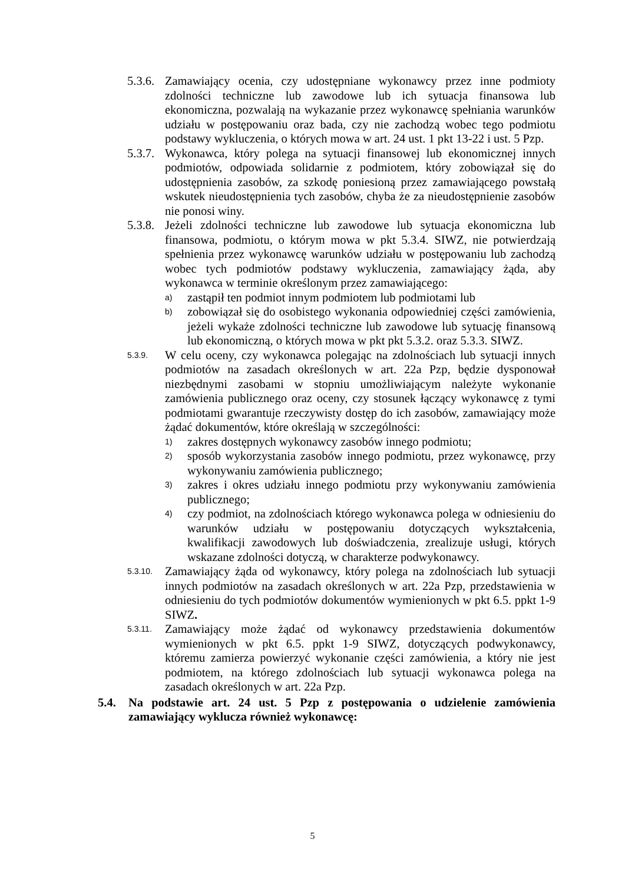5.3.6.
Zamawiający ocenia, czy udostępniane wykonawcy przez inne podmioty zdolności techniczne lub zawodowe lub ich sytuacja finansowa lub ekonomiczna, pozwalają na wykazanie przez wykonawcę spełniania warunków udziału w postępowaniu oraz bada, czy nie zachodzą wobec tego podmiotu podstawy wykluczenia, o których mowa w art. 24 ust. 1 pkt 13-22 i ust. 5 Pzp.
5.3.7.
Wykonawca, który polega na sytuacji finansowej lub ekonomicznej innych podmiotów, odpowiada solidarnie z podmiotem, który zobowiązał się do udostępnienia zasobów, za szkodę poniesioną przez zamawiającego powstałą wskutek nieudostępnienia tych zasobów, chyba że za nieudostępnienie zasobów nie ponosi winy.
5.3.8.
Jeżeli zdolności techniczne lub zawodowe lub sytuacja ekonomiczna lub finansowa, podmiotu, o którym mowa w pkt 5.3.4. SIWZ, nie potwierdzają spełnienia przez wykonawcę warunków udziału w postępowaniu lub zachodzą wobec tych podmiotów podstawy wykluczenia, zamawiający żąda, aby wykonawca w terminie określonym przez zamawiającego:
a)
zastąpił ten podmiot innym podmiotem lub podmiotami lub
b)
zobowiązał się do osobistego wykonania odpowiedniej części zamówienia, jeżeli wykaże zdolności techniczne lub zawodowe lub sytuację finansową lub ekonomiczną, o których mowa w pkt pkt 5.3.2. oraz 5.3.3. SIWZ.
5.3.9.
W celu oceny, czy wykonawca polegając na zdolnościach lub sytuacji innych podmiotów na zasadach określonych w art. 22a Pzp, będzie dysponował niezbędnymi zasobami w stopniu umożliwiającym należyte wykonanie zamówienia publicznego oraz oceny, czy stosunek łączący wykonawcę z tymi podmiotami gwarantuje rzeczywisty dostęp do ich zasobów, zamawiający może żądać dokumentów, które określają w szczególności:
1)
zakres dostępnych wykonawcy zasobów innego podmiotu;
2)
sposób wykorzystania zasobów innego podmiotu, przez wykonawcę, przy wykonywaniu zamówienia publicznego;
3)
zakres i okres udziału innego podmiotu przy wykonywaniu zamówienia publicznego;
4)
czy podmiot, na zdolnościach którego wykonawca polega w odniesieniu do warunków udziału w postępowaniu dotyczących wykształcenia, kwalifikacji zawodowych lub doświadczenia, zrealizuje usługi, których wskazane zdolności dotyczą, w charakterze podwykonawcy.
5.3.10.
Zamawiający żąda od wykonawcy, który polega na zdolnościach lub sytuacji innych podmiotów na zasadach określonych w art. 22a Pzp, przedstawienia w odniesieniu do tych podmiotów dokumentów wymienionych w pkt 6.5. ppkt 1-9 SIWZ.
5.3.11.
Zamawiający może żądać od wykonawcy przedstawienia dokumentów wymienionych w pkt 6.5. ppkt 1-9 SIWZ, dotyczących podwykonawcy, któremu zamierza powierzyć wykonanie części zamówienia, a który nie jest podmiotem, na którego zdolnościach lub sytuacji wykonawca polega na zasadach określonych w art. 22a Pzp.
5.4. Na podstawie art. 24 ust. 5 Pzp z postępowania o udzielenie zamówienia zamawiający wyklucza również wykonawcę:
5